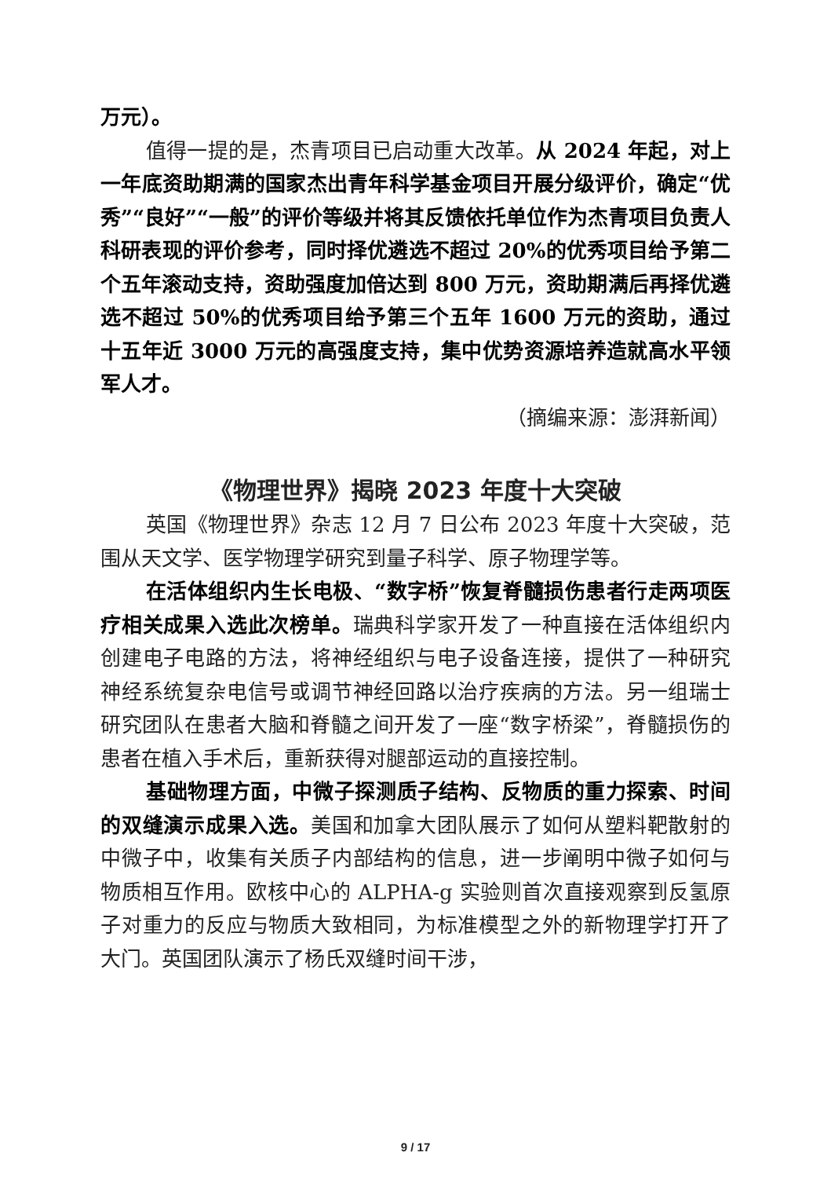万元）。
值得一提的是，杰青项目已启动重大改革。从 2024 年起，对上一年底资助期满的国家杰出青年科学基金项目开展分级评价，确定“优秀”“良好”“一般”的评价等级并将其反馈依托单位作为杰青项目负责人科研表现的评价参考，同时择优遴选不超过 20%的优秀项目给予第二个五年滚动支持，资助强度加倍达到 800 万元，资助期满后再择优遴选不超过 50%的优秀项目给予第三个五年 1600 万元的资助，通过十五年近 3000 万元的高强度支持，集中优势资源培养造就高水平领军人才。
（摘编来源：澎湃新闻）
《物理世界》揭晓 2023 年度十大突破
英国《物理世界》杂志 12 月 7 日公布 2023 年度十大突破，范围从天文学、医学物理学研究到量子科学、原子物理学等。
在活体组织内生长电极、“数字桥”恢复脊髓损伤患者行走两项医疗相关成果入选此次榜单。瑞典科学家开发了一种直接在活体组织内创建电子电路的方法，将神经组织与电子设备连接，提供了一种研究神经系统复杂电信号或调节神经回路以治疗疾病的方法。另一组瑞士研究团队在患者大脑和脊髓之间开发了一座“数字桥梁”，脊髓损伤的患者在植入手术后，重新获得对腿部运动的直接控制。
基础物理方面，中微子探测质子结构、反物质的重力探索、时间的双缝演示成果入选。美国和加拿大团队展示了如何从塑料靶散射的中微子中，收集有关质子内部结构的信息，进一步阐明中微子如何与物质相互作用。欧核中心的 ALPHA-g 实验则首次直接观察到反氢原子对重力的反应与物质大致相同，为标准模型之外的新物理学打开了大门。英国团队演示了杨氏双缝时间干涉，
9 / 17